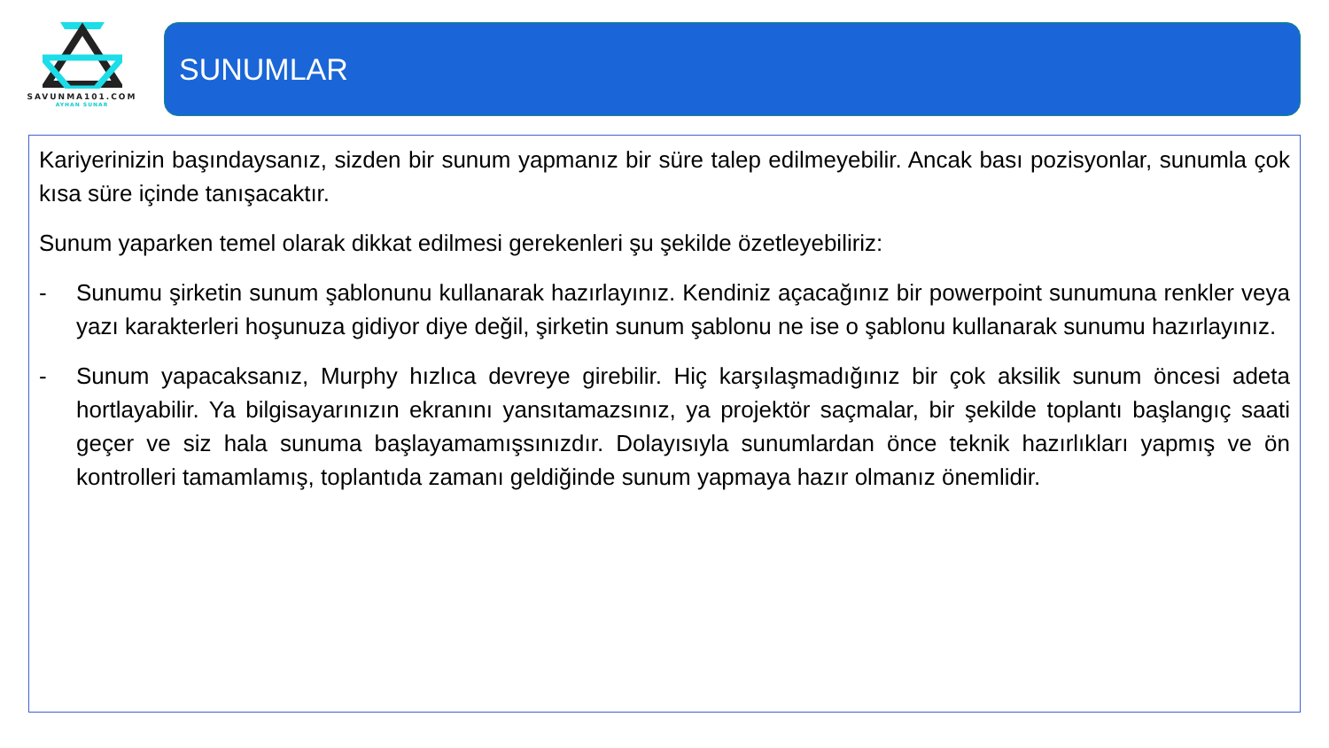SAVUNMA101.COM
AYHAN SUNAR
SUNUMLAR
Kariyerinizin başındaysanız, sizden bir sunum yapmanız bir süre talep edilmeyebilir. Ancak bası pozisyonlar, sunumla çok kısa süre içinde tanışacaktır.
Sunum yaparken temel olarak dikkat edilmesi gerekenleri şu şekilde özetleyebiliriz:
- Sunumu şirketin sunum şablonunu kullanarak hazırlayınız. Kendiniz açacağınız bir powerpoint sunumuna renkler veya yazı karakterleri hoşunuza gidiyor diye değil, şirketin sunum şablonu ne ise o şablonu kullanarak sunumu hazırlayınız.
- Sunum yapacaksanız, Murphy hızlıca devreye girebilir. Hiç karşılaşmadığınız bir çok aksilik sunum öncesi adeta hortlayabilir. Ya bilgisayarınızın ekranını yansıtamazsınız, ya projektör saçmalar, bir şekilde toplantı başlangıç saati geçer ve siz hala sunuma başlayamamışsınızdır. Dolayısıyla sunumlardan önce teknik hazırlıkları yapmış ve ön kontrolleri tamamlamış, toplantıda zamanı geldiğinde sunum yapmaya hazır olmanız önemlidir.